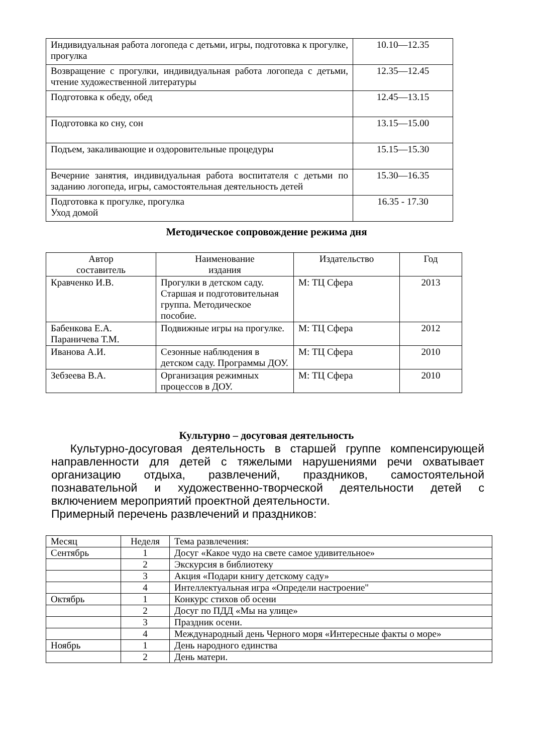| Индивидуальная работа логопеда с детьми, игры, подготовка к прогулке, прогулка | 10.10—12.35 |
| Возвращение с прогулки, индивидуальная работа логопеда с детьми, чтение художественной литературы | 12.35—12.45 |
| Подготовка к обеду, обед | 12.45—13.15 |
| Подготовка ко сну, сон | 13.15—15.00 |
| Подъем, закаливающие и оздоровительные процедуры | 15.15—15.30 |
| Вечерние занятия, индивидуальная работа воспитателя с детьми по заданию логопеда, игры, самостоятельная деятельность детей | 15.30—16.35 |
| Подготовка к прогулке, прогулка Уход домой | 16.35 - 17.30 |
Методическое сопровождение режима дня
| Автор составитель | Наименование издания | Издательство | Год |
| --- | --- | --- | --- |
| Кравченко И.В. | Прогулки в детском саду. Старшая и подготовительная группа. Методическое пособие. | М: ТЦ Сфера | 2013 |
| Бабенкова Е.А. Параничева Т.М. | Подвижные игры на прогулке. | М: ТЦ Сфера | 2012 |
| Иванова А.И. | Сезонные наблюдения в детском саду. Программы ДОУ. | М: ТЦ Сфера | 2010 |
| Зебзеева В.А. | Организация режимных процессов в ДОУ. | М: ТЦ Сфера | 2010 |
Культурно – досуговая деятельность
Культурно-досуговая деятельность в старшей группе компенсирующей направленности для детей с тяжелыми нарушениями речи охватывает организацию отдыха, развлечений, праздников, самостоятельной познавательной и художественно-творческой деятельности детей с включением мероприятий проектной деятельности.
Примерный перечень развлечений и праздников:
| Месяц | Неделя | Тема развлечения: |
| Сентябрь | 1 | Досуг «Какое чудо на свете самое удивительное» |
| | 2 | Экскурсия в библиотеку |
| | 3 | Акция «Подари книгу детскому саду» |
| | 4 | Интеллектуальная игра «Определи настроение" |
| Октябрь | 1 | Конкурс стихов об осени |
| | 2 | Досуг по ПДД «Мы на улице» |
| | 3 | Праздник осени. |
| | 4 | Международный день Черного моря «Интересные факты о море» |
| Ноябрь | 1 | День народного единства |
| | 2 | День матери. |